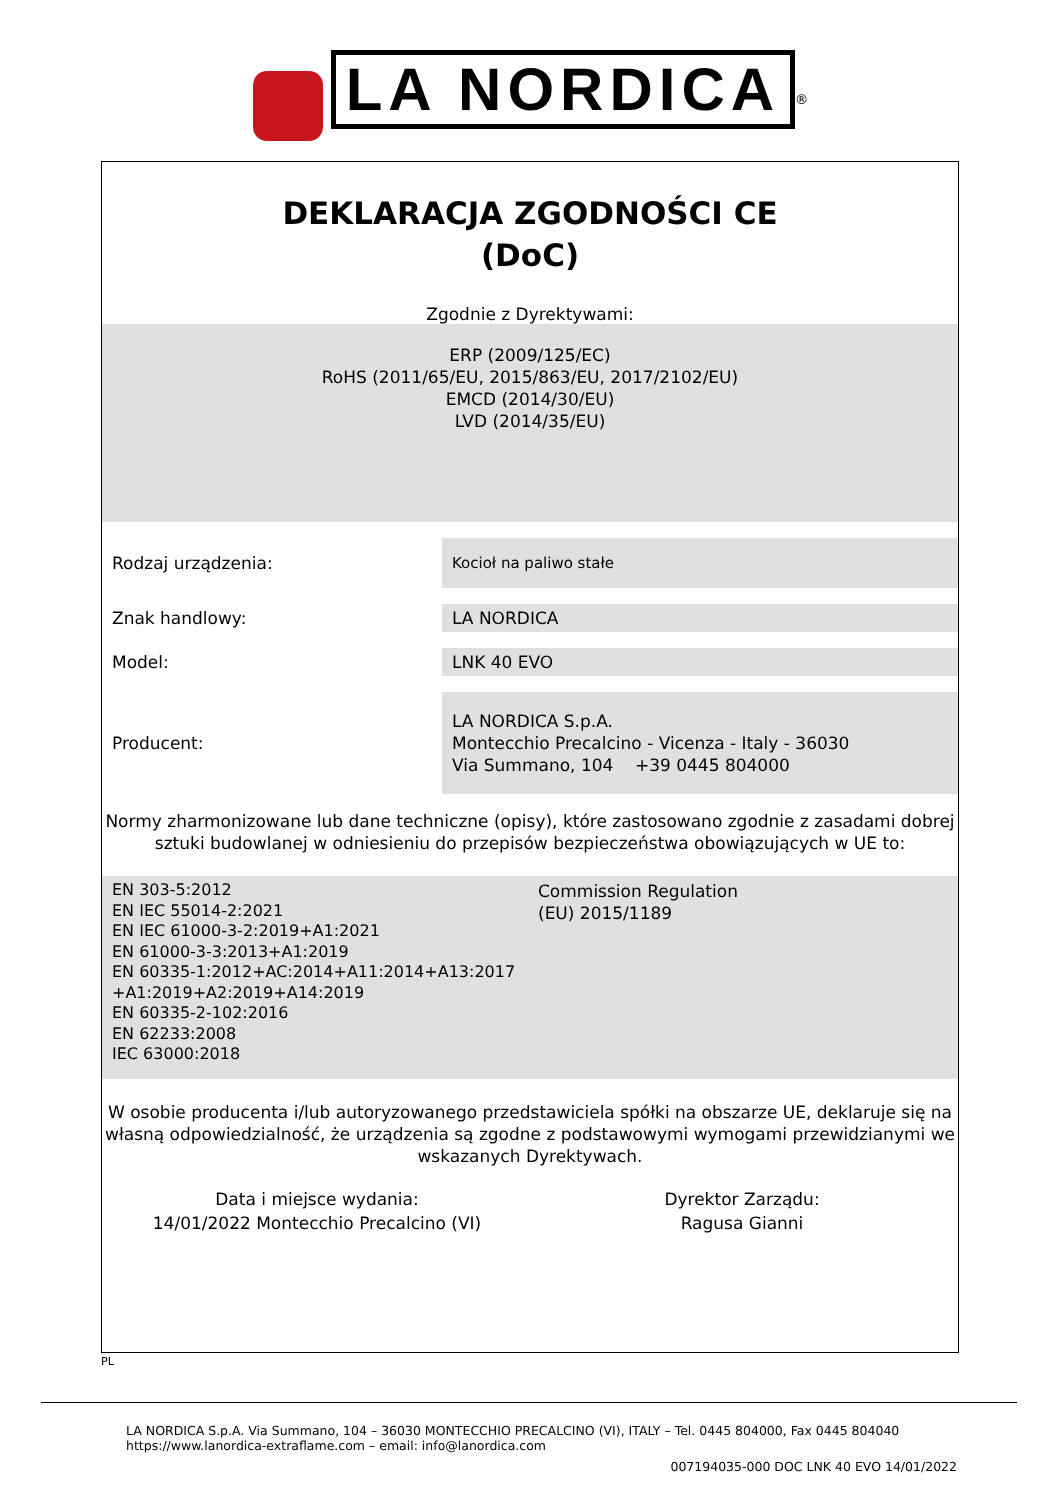LA NORDICA<sup>®</sup>
DEKLARACJA ZGODNOŚCI CE
(DoC)
Zgodnie z Dyrektywami:
ERP (2009/125/EC)
RoHS (2011/65/EU, 2015/863/EU, 2017/2102/EU)
EMCD (2014/30/EU)
LVD (2014/35/EU)
| Rodzaj urządzenia: | Kocioł na paliwo stałe |
| Znak handlowy: | LA NORDICA |
| Model: | LNK 40 EVO |
| Producent: | LA NORDICA S.p.A. Montecchio Precalcino - Vicenza - Italy - 36030 Via Summano, 104 +39 0445 804000 |
Normy zharmonizowane lub dane techniczne (opisy), które zastosowano zgodnie z zasadami dobrej sztuki budowlanej w odniesieniu do przepisów bezpieczeństwa obowiązujących w UE to:
EN 303-5:2012
EN IEC 55014-2:2021
EN IEC 61000-3-2:2019+A1:2021
EN 61000-3-3:2013+A1:2019
EN 60335-1:2012+AC:2014+A11:2014+A13:2017
+A1:2019+A2:2019+A14:2019
EN 60335-2-102:2016
EN 62233:2008
IEC 63000:2018
Commission Regulation
(EU) 2015/1189
W osobie producenta i/lub autoryzowanego przedstawiciela spółki na obszarze UE, deklaruje się na własną odpowiedzialność, że urządzenia są zgodne z podstawowymi wymogami przewidzianymi we wskazanych Dyrektywach.
Data i miejsce wydania:
14/01/2022 Montecchio Precalcino (VI)
Dyrektor Zarządu:
Ragusa Gianni
PL
LA NORDICA S.p.A. Via Summano, 104 – 36030 MONTECCHIO PRECALCINO (VI), ITALY – Tel. 0445 804000, Fax 0445 804040
https://www.lanordica-extraflame.com – email: info@lanordica.com
007194035-000 DOC LNK 40 EVO 14/01/2022